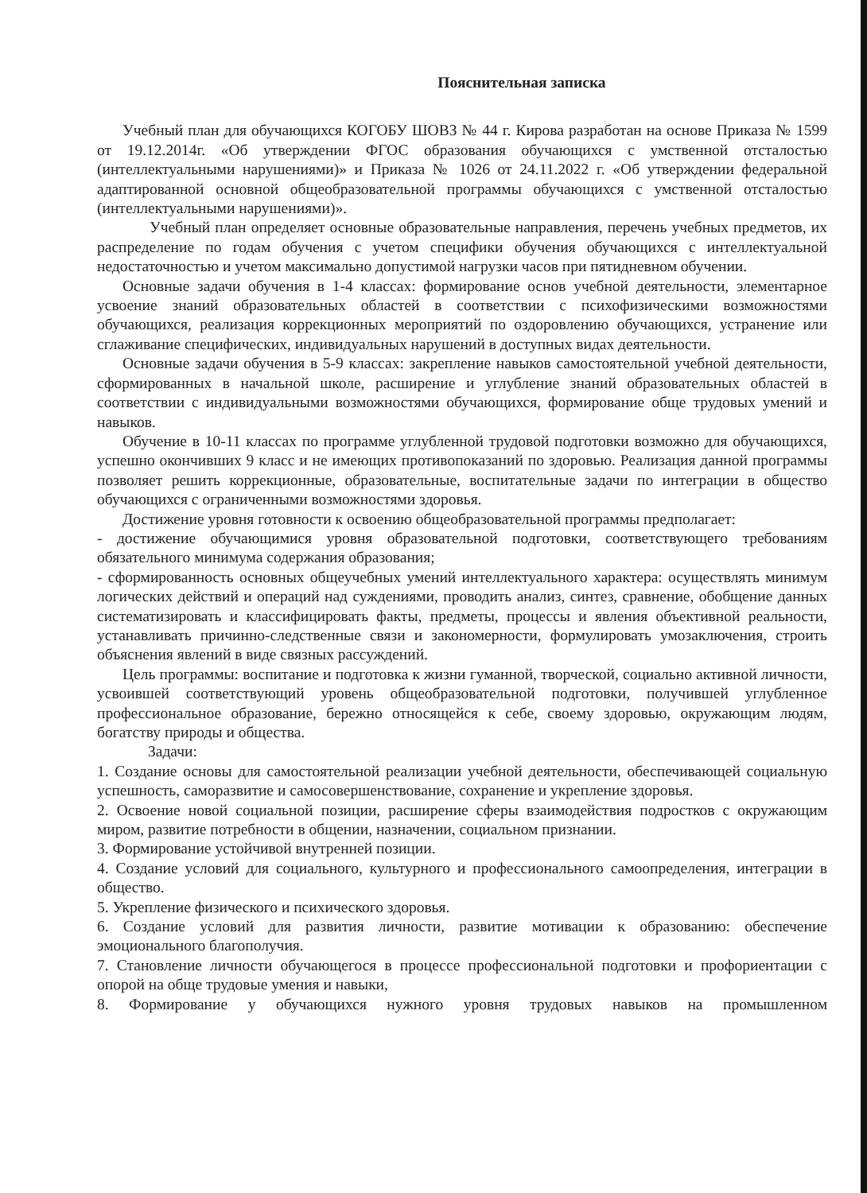Пояснительная записка
Учебный план для обучающихся КОГОБУ ШОВЗ № 44 г. Кирова разработан на основе Приказа № 1599 от 19.12.2014г. «Об утверждении ФГОС образования обучающихся с умственной отсталостью (интеллектуальными нарушениями)» и Приказа № 1026 от 24.11.2022 г. «Об утверждении федеральной адаптированной основной общеобразовательной программы обучающихся с умственной отсталостью (интеллектуальными нарушениями)».
Учебный план определяет основные образовательные направления, перечень учебных предметов, их распределение по годам обучения с учетом специфики обучения обучающихся с интеллектуальной недостаточностью и учетом максимально допустимой нагрузки часов при пятидневном обучении.
Основные задачи обучения в 1-4 классах: формирование основ учебной деятельности, элементарное усвоение знаний образовательных областей в соответствии с психофизическими возможностями обучающихся, реализация коррекционных мероприятий по оздоровлению обучающихся, устранение или сглаживание специфических, индивидуальных нарушений в доступных видах деятельности.
Основные задачи обучения в 5-9 классах: закрепление навыков самостоятельной учебной деятельности, сформированных в начальной школе, расширение и углубление знаний образовательных областей в соответствии с индивидуальными возможностями обучающихся, формирование обще трудовых умений и навыков.
Обучение в 10-11 классах по программе углубленной трудовой подготовки возможно для обучающихся, успешно окончивших 9 класс и не имеющих противопоказаний по здоровью. Реализация данной программы позволяет решить коррекционные, образовательные, воспитательные задачи по интеграции в общество обучающихся с ограниченными возможностями здоровья.
Достижение уровня готовности к освоению общеобразовательной программы предполагает:
- достижение обучающимися уровня образовательной подготовки, соответствующего требованиям обязательного минимума содержания образования;
- сформированность основных общеучебных умений интеллектуального характера: осуществлять минимум логических действий и операций над суждениями, проводить анализ, синтез, сравнение, обобщение данных систематизировать и классифицировать факты, предметы, процессы и явления объективной реальности, устанавливать причинно-следственные связи и закономерности, формулировать умозаключения, строить объяснения явлений в виде связных рассуждений.
Цель программы: воспитание и подготовка к жизни гуманной, творческой, социально активной личности, усвоившей соответствующий уровень общеобразовательной подготовки, получившей углубленное профессиональное образование, бережно относящейся к себе, своему здоровью, окружающим людям, богатству природы и общества.
Задачи:
1. Создание основы для самостоятельной реализации учебной деятельности, обеспечивающей социальную успешность, саморазвитие и самосовершенствование, сохранение и укрепление здоровья.
2. Освоение новой социальной позиции, расширение сферы взаимодействия подростков с окружающим миром, развитие потребности в общении, назначении, социальном признании.
3. Формирование устойчивой внутренней позиции.
4. Создание условий для социального, культурного и профессионального самоопределения, интеграции в общество.
5. Укрепление физического и психического здоровья.
6. Создание условий для развития личности, развитие мотивации к образованию: обеспечение эмоционального благополучия.
7. Становление личности обучающегося в процессе профессиональной подготовки и профориентации с опорой на обще трудовые умения и навыки,
8. Формирование у обучающихся нужного уровня трудовых навыков на промышленном